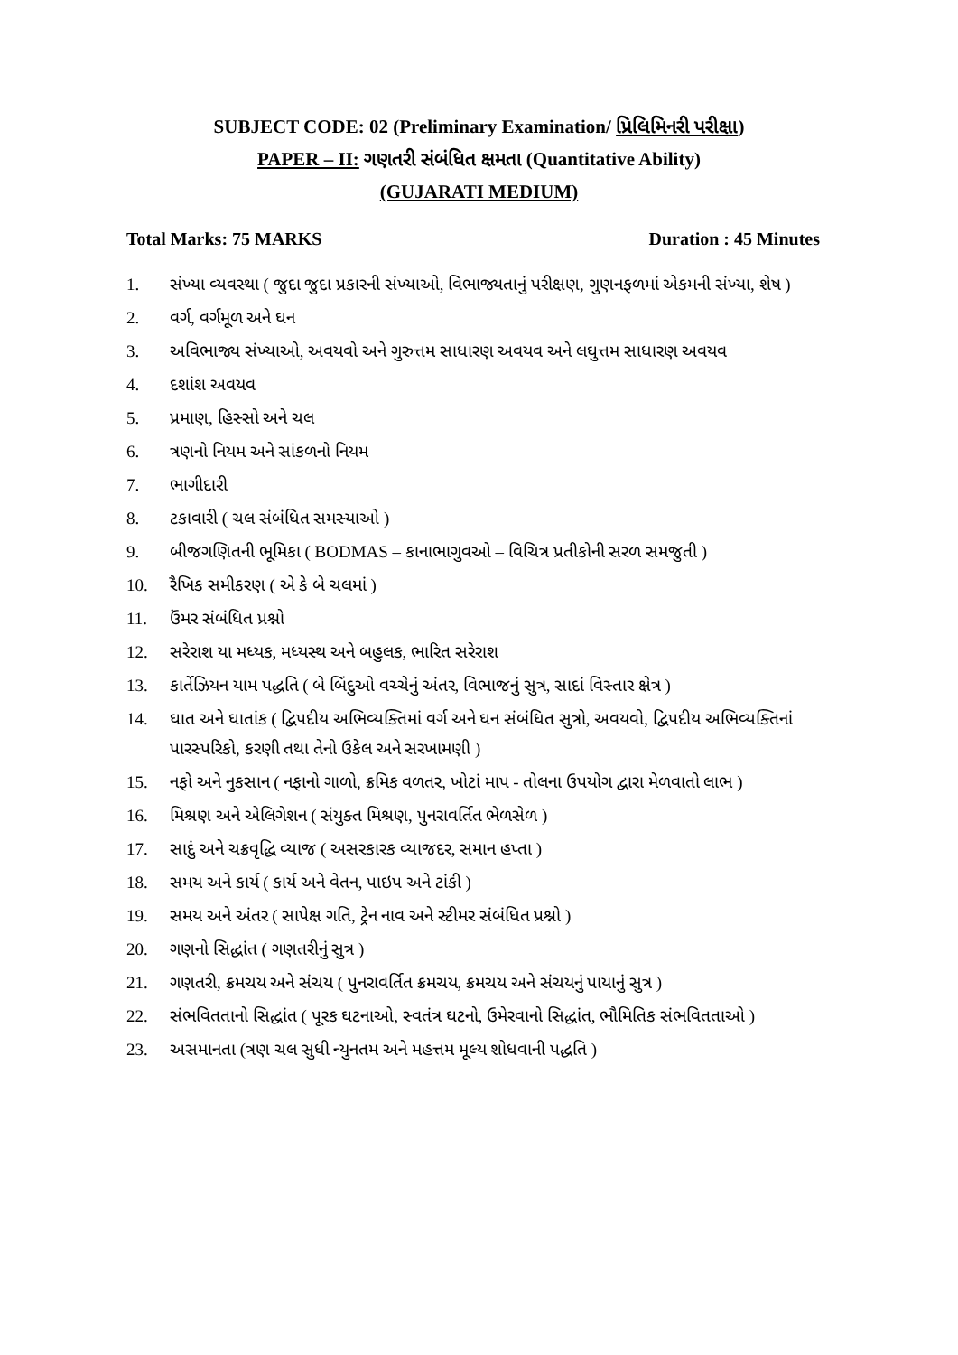SUBJECT CODE: 02 (Preliminary Examination/ પ્રિલિમિનરી પરીક્ષા)
PAPER – II: ગણતરી સંબંધિત ક્ષમતા (Quantitative Ability)
(GUJARATI MEDIUM)
Total Marks: 75 MARKS Duration : 45 Minutes
1. સંખ્યા વ્યવસ્થા ( જુદા જુદા પ્રકારની સંખ્યાઓ, વિભાજ્યતાનું પરીક્ષણ, ગુણનફળમાં એકમની સંખ્યા, શેષ )
2. વર્ગ, વર્ગમૂળ અને ઘન
3. અવિભાજ્ય સંખ્યાઓ, અવયવો અને ગુરુત્તમ સાધારણ અવયવ અને લઘુત્તમ સાધારણ અવયવ
4. દશાંશ અવયવ
5. પ્રમાણ, હિસ્સો અને ચલ
6. ત્રણનો નિયમ અને સાંકળનો નિયમ
7. ભાગીદારી
8. ટકાવારી ( ચલ સંબંધિત સમસ્યાઓ )
9. બીજગણિતની ભૂમિકા ( BODMAS – કાનાભાગુવઓ – વિચિત્ર પ્રતીકોની સરળ સમજુતી )
10. રૈખિક સમીકરણ ( એ કે બે ચલમાં )
11. ઉંમર સંબંધિત પ્રશ્નો
12. સરેરાશ યા મધ્યક, મધ્યસ્થ અને બહુલક, ભારિત સરેરાશ
13. કાર્તેઝિયન યામ પદ્ધતિ ( બે બિંદુઓ વચ્ચેનું અંતર, વિભાજનું સુત્ર, સાદાં વિસ્તાર ક્ષેત્ર )
14. ઘાત અને ઘાતાંક ( દ્વિપદીય અભિવ્યક્તિમાં વર્ગ અને ઘન સંબંધિત સુત્રો, અવયવો, દ્વિપદીય અભિવ્યક્તિનાં પારસ્પરિકો, કરણી તથા તેનો ઉકેલ અને સરખામણી )
15. નફો અને નુકસાન ( નફાનો ગાળો, ક્રમિક વળતર, ખોટાં માપ - તોલના ઉપયોગ દ્વારા મેળવાતો લાભ )
16. મિશ્રણ અને એલિગેશન ( સંયુક્ત મિશ્રણ, પુનરાવર્તિત ભેળસેળ )
17. સાદું અને ચક્રવૃદ્ધિ વ્યાજ ( અસરકારક વ્યાજદર, સમાન હપ્તા )
18. સમય અને કાર્ય ( કાર્ય અને વેતન, પાઇપ અને ટાંકી )
19. સમય અને અંતર ( સાપેક્ષ ગતિ, ટ્રેન નાવ અને સ્ટીમર સંબંધિત પ્રશ્નો )
20. ગણનો સિદ્ધાંત ( ગણતરીનું સુત્ર )
21. ગણતરી, ક્રમચય અને સંચય ( પુનરાવર્તિત ક્રમચય, ક્રમચય અને સંચયનું પાયાનું સુત્ર )
22. સંભવિતતાનો સિદ્ધાંત ( પૂરક ઘટનાઓ, સ્વતંત્ર ઘટનો, ઉમેરવાનો સિદ્ધાંત, ભૌમિતિક સંભવિતતાઓ )
23. અસમાનતા (ત્રણ ચલ સુધી ન્યુનતમ અને મહત્તમ મૂલ્ય શોધવાની પદ્ધતિ )